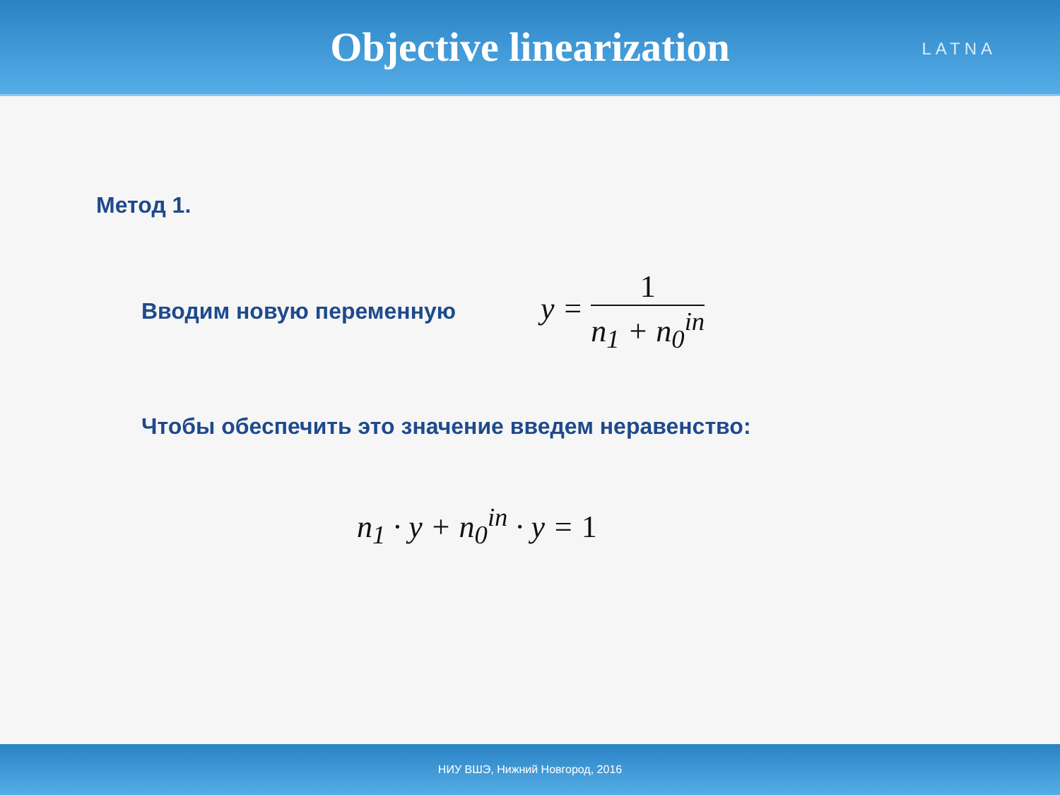Objective linearization
LATNA
Метод 1.
Вводим новую переменную
y = 1 n<sub>1</sub> + n<sub>0</sub><sup>in</sup>
Чтобы обеспечить это значение введем неравенство:
n<sub>1</sub> · y + n<sub>0</sub><sup>in</sup> · y = 1
НИУ ВШЭ, Нижний Новгород, 2016